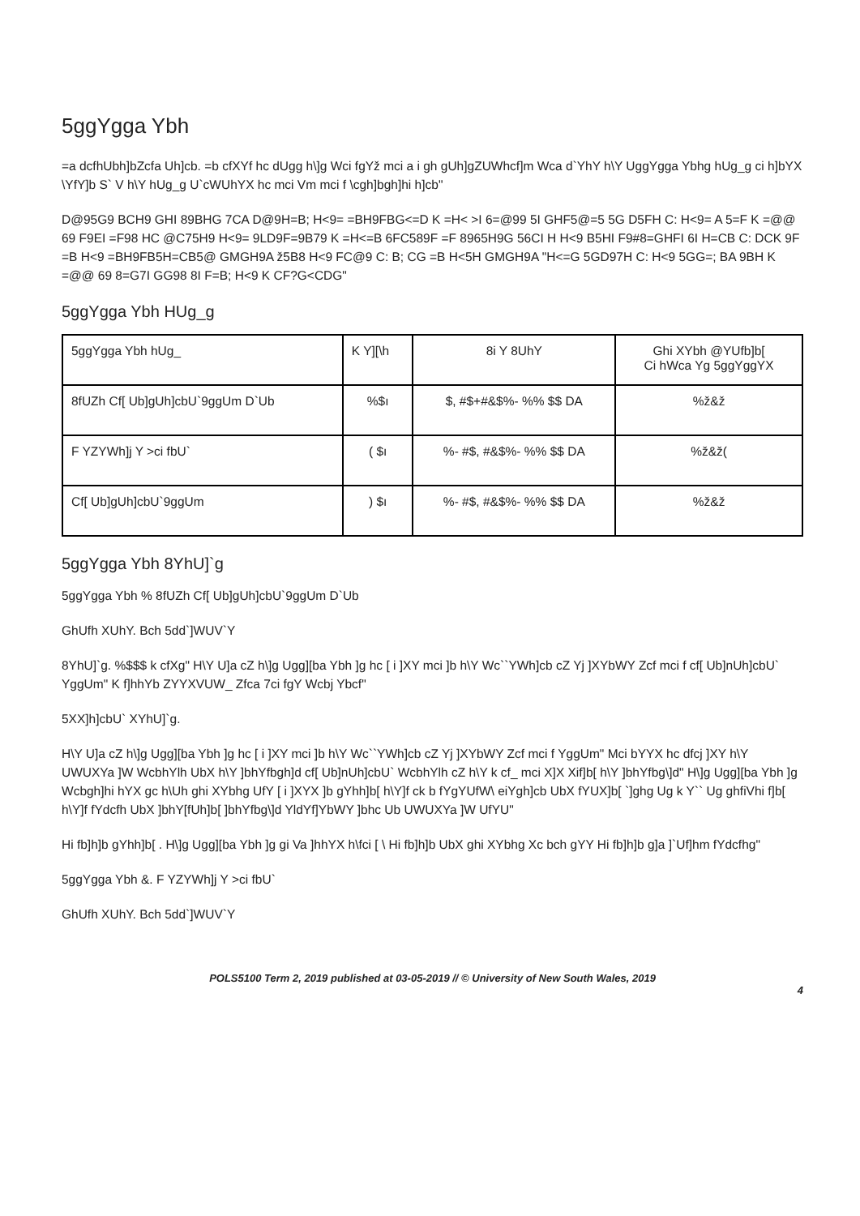5ggYgga Ybh
=a dcfhUbh]bZcfa Uh]cb. =b cfXYf hc dUgg h\]g Wci fgYž mci a i gh gUh]gZUWhcf]m Wca d`YhY h\Y UggYgga Ybhg hUg_g ci h]bYX \YfY]b S` V h\Y hUg_g U`cWUhYX hc mci Vm mci f \cgh]bgh]hi h]cb"
D@95G9 BCH9 GHI 89BHG 7CA D@9H=B; H<9= =BH9FBG<=D K =H< >I 6=@99 5I GHF5@=5 5G D5FH C: H<9= A 5=F K =@@ 69 F9EI =F98 HC @C75H9 H<9= 9LD9F=9B79 K =H<=B 6FC589F =F 8965H9G 56CI H H<9 B5HI F9#8=GHFI 6I H=CB C: DCK 9F =B H<9 =BH9FB5H=CB5@ GMGH9A ž5B8 H<9 FC@9 C: B; CG =B H<5H GMGH9A "H<=G 5GD97H C: H<9 5GG=; BA 9BH K =@@ 69 8=G7I GG98 8I F=B; H<9 K CF?G<CDG"
5ggYgga Ybh HUg_g
| 5ggYgga Ybh hUg_ | K Y][\h | 8i Y 8UhY | Ghi XYbh @YUfb]b[ Ci hWca Yg 5ggYggYX |
| 8fUZh Cf[ Ub]gUh]cbU`9ggUm D`Ub | %$ı | $, #$+#&$%- %% $$ DA | %ž&ž |
| F YZYWh]j Y >ci fbU` | ( $ı | %- #$, #&$%- %% $$ DA | %ž&ž( |
| Cf[ Ub]gUh]cbU`9ggUm | ) $ı | %- #$, #&$%- %% $$ DA | %ž&ž |
5ggYgga Ybh 8YhU]`g
5ggYgga Ybh % 8fUZh Cf[ Ub]gUh]cbU`9ggUm D`Ub
GhUfh XUhY. Bch 5dd`]WUV`Y
8YhU]`g. %$$$ k cfXg" H\Y U]a cZ h\]g Ugg][ba Ybh ]g hc [ i ]XY mci ]b h\Y Wc``YWh]cb cZ Yj ]XYbWY Zcf mci f cf[ Ub]nUh]cbU` YggUm" K f]hhYb ZYYXVUW_ Zfca 7ci fgY Wcbj Ybcf"
5XX]h]cbU` XYhU]`g.
H\Y U]a cZ h\]g Ugg][ba Ybh ]g hc [ i ]XY mci ]b h\Y Wc``YWh]cb cZ Yj ]XYbWY Zcf mci f YggUm" Mci bYYX hc dfcj ]XY h\Y UWUXYa ]W WcbhYlh UbX h\Y ]bhYfbgh]d cf[ Ub]nUh]cbU` WcbhYlh cZ h\Y k cf_ mci X]X Xif]b[ h\Y ]bhYfbg\]d" H\]g Ugg][ba Ybh ]g Wcbgh]hi hYX gc h\Uh ghi XYbhg UfY [ i ]XYX ]b gYhh]b[ h\Y]f ck b fYgYUfW\ eiYgh]cb UbX fYUX]b[ `]ghg Ug k Y`` Ug ghfiVhi f]b[ h\Y]f fYdcfh UbX ]bhY[fUh]b[ ]bhYfbg\]d YldYf]YbWY ]bhc Ub UWUXYa ]W UfYU"
Hi fb]h]b gYhh]b[ . H\]g Ugg][ba Ybh ]g gi Va ]hhYX h\fci [ \ Hi fb]h]b UbX ghi XYbhg Xc bch gYY Hi fb]h]b g]a ]`Uf]hm fYdcfhg"
5ggYgga Ybh &. F YZYWh]j Y >ci fbU`
GhUfh XUhY. Bch 5dd`]WUV`Y
POLS5100 Term 2, 2019 published at 03-05-2019 // © University of New South Wales, 2019
4